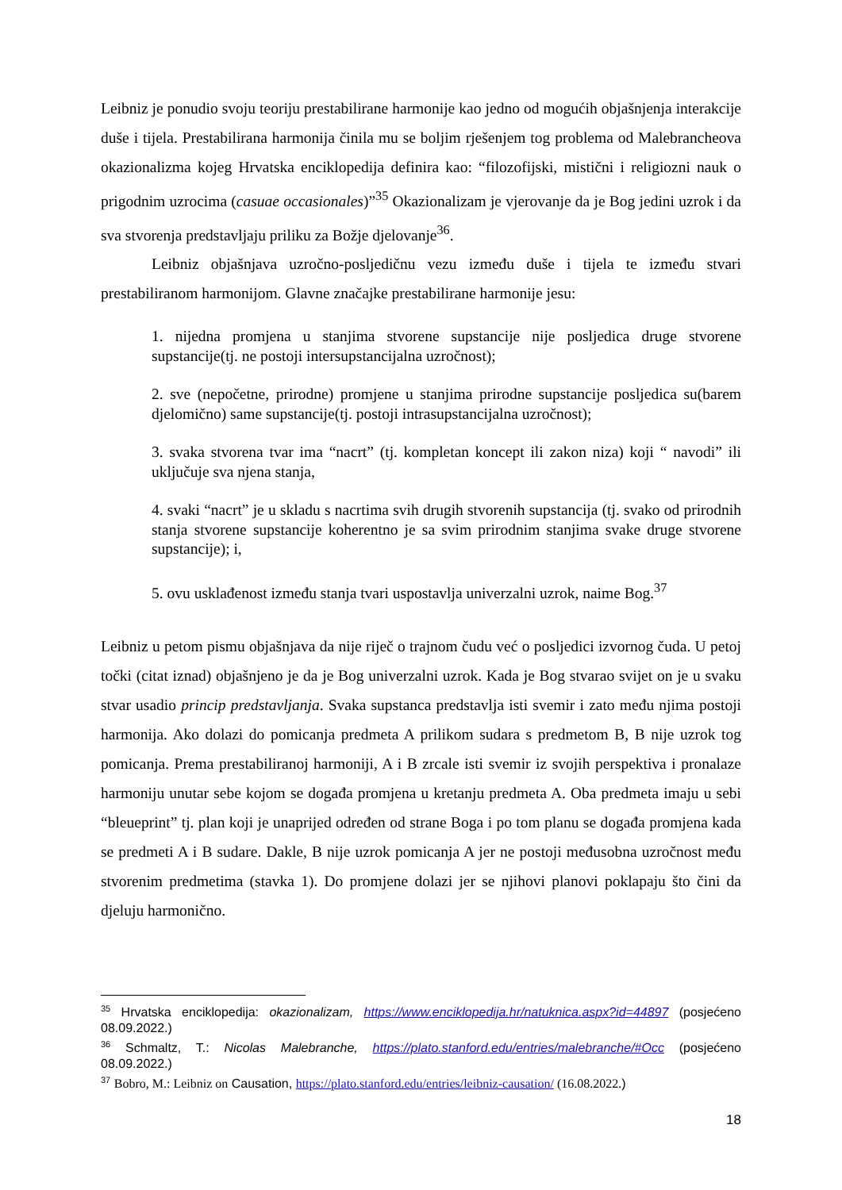Leibniz je ponudio svoju teoriju prestabilirane harmonije kao jedno od mogućih objašnjenja interakcije duše i tijela. Prestabilirana harmonija činila mu se boljim rješenjem tog problema od Malebrancheova okazionalizma kojeg Hrvatska enciklopedija definira kao: “filozofijski, mistični i religiozni nauk o prigodnim uzrocima (casuae occasionales)”<sup>35</sup> Okazionalizam je vjerovanje da je Bog jedini uzrok i da sva stvorenja predstavljaju priliku za Božje djelovanje<sup>36</sup>.
Leibniz objašnjava uzročno-posljedičnu vezu između duše i tijela te između stvari prestabiliranom harmonijom. Glavne značajke prestabilirane harmonije jesu:
1. nijedna promjena u stanjima stvorene supstancije nije posljedica druge stvorene supstancije(tj. ne postoji intersupstancijalna uzročnost);
2. sve (nepočetne, prirodne) promjene u stanjima prirodne supstancije posljedica su(barem djelomično) same supstancije(tj. postoji intrasupstancijalna uzročnost);
3. svaka stvorena tvar ima “nacrt” (tj. kompletan koncept ili zakon niza) koji “ navodi” ili uključuje sva njena stanja,
4. svaki “nacrt” je u skladu s nacrtima svih drugih stvorenih supstancija (tj. svako od prirodnih stanja stvorene supstancije koherentno je sa svim prirodnim stanjima svake druge stvorene supstancije); i,
5. ovu usklađenost između stanja tvari uspostavlja univerzalni uzrok, naime Bog.<sup>37</sup>
Leibniz u petom pismu objašnjava da nije riječ o trajnom čudu već o posljedici izvornog čuda. U petoj točki (citat iznad) objašnjeno je da je Bog univerzalni uzrok. Kada je Bog stvarao svijet on je u svaku stvar usadio princip predstavljanja. Svaka supstanca predstavlja isti svemir i zato među njima postoji harmonija. Ako dolazi do pomicanja predmeta A prilikom sudara s predmetom B, B nije uzrok tog pomicanja. Prema prestabiliranoj harmoniji, A i B zrcale isti svemir iz svojih perspektiva i pronalaze harmoniju unutar sebe kojom se događa promjena u kretanju predmeta A. Oba predmeta imaju u sebi “bleueprint” tj. plan koji je unaprijed određen od strane Boga i po tom planu se događa promjena kada se predmeti A i B sudare. Dakle, B nije uzrok pomicanja A jer ne postoji međusobna uzročnost među stvorenim predmetima (stavka 1). Do promjene dolazi jer se njihovi planovi poklapaju što čini da djeluju harmonično.
<sup>35</sup> Hrvatska enciklopedija: okazionalizam, https://www.enciklopedija.hr/natuknica.aspx?id=44897 (posjećeno 08.09.2022.)
<sup>36</sup> Schmaltz, T.: Nicolas Malebranche, https://plato.stanford.edu/entries/malebranche/#Occ (posjećeno 08.09.2022.)
<sup>37</sup> Bobro, M.: Leibniz on Causation, https://plato.stanford.edu/entries/leibniz-causation/ (16.08.2022.)
18